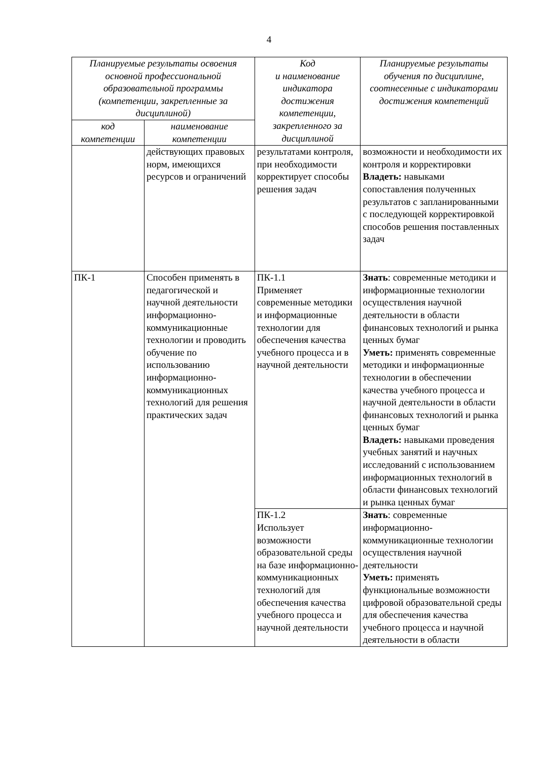4
| Планируемые результаты освоения основной профессиональной образовательной программы (компетенции, закрепленные за дисциплиной) | | Код и наименование индикатора достижения компетенции, закрепленного за дисциплиной | Планируемые результаты обучения по дисциплине, соотнесенные с индикаторами достижения компетенций |
| --- | --- | --- | --- |
| код компетенции | наименование компетенции | | |
| | действующих правовых норм, имеющихся ресурсов и ограничений | результатами контроля, при необходимости корректирует способы решения задач | возможности и необходимости их контроля и корректировки Владеть: навыками сопоставления полученных результатов с запланированными с последующей корректировкой способов решения поставленных задач |
| ПК-1 | Способен применять в педагогической и научной деятельности информационно-коммуникационные технологии и проводить обучение по использованию информационно-коммуникационных технологий для решения практических задач | ПК-1.1 Применяет современные методики и информационные технологии для обеспечения качества учебного процесса и в научной деятельности | Знать : современные методики и информационные технологии осуществления научной деятельности в области финансовых технологий и рынка ценных бумаг Уметь: применять современные методики и информационные технологии в обеспечении качества учебного процесса и научной деятельности в области финансовых технологий и рынка ценных бумаг Владеть: навыками проведения учебных занятий и научных исследований с использованием информационных технологий в области финансовых технологий и рынка ценных бумаг |
| | | ПК-1.2 Использует возможности образовательной среды на базе информационно-коммуникационных технологий для обеспечения качества учебного процесса и научной деятельности | Знать : современные информационно-коммуникационные технологии осуществления научной деятельности Уметь: применять функциональные возможности цифровой образовательной среды для обеспечения качества учебного процесса и научной деятельности в области |